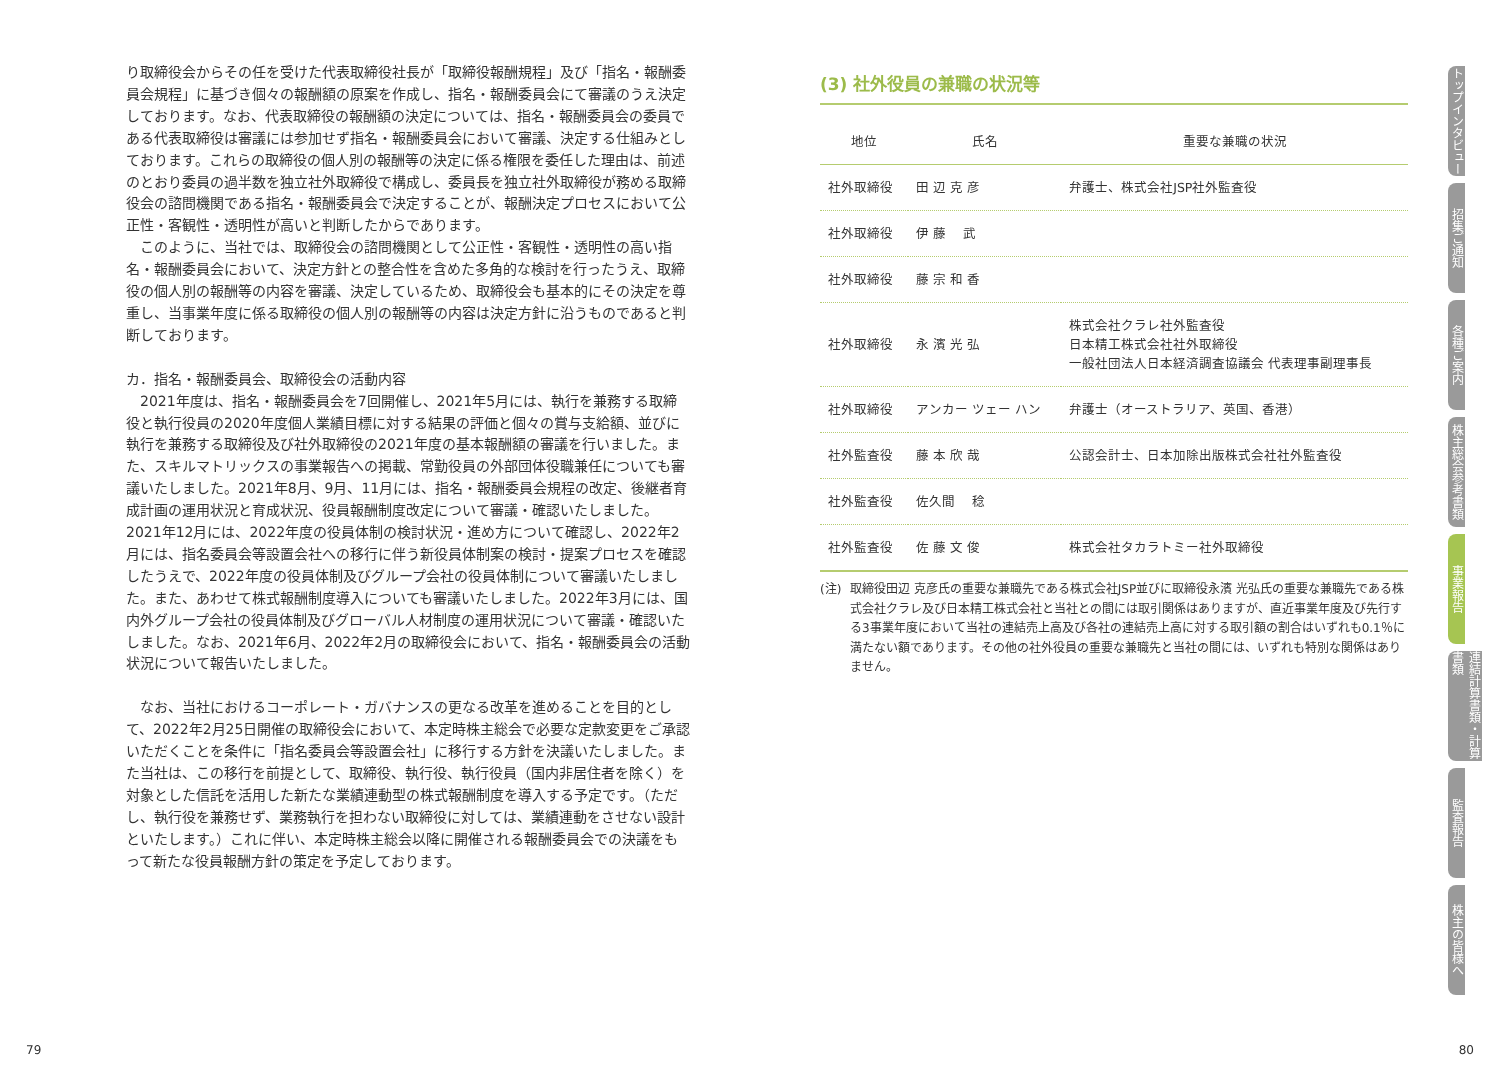り取締役会からその任を受けた代表取締役社長が「取締役報酬規程」及び「指名・報酬委員会規程」に基づき個々の報酬額の原案を作成し、指名・報酬委員会にて審議のうえ決定しております。なお、代表取締役の報酬額の決定については、指名・報酬委員会の委員である代表取締役は審議には参加せず指名・報酬委員会において審議、決定する仕組みとしております。これらの取締役の個人別の報酬等の決定に係る権限を委任した理由は、前述のとおり委員の過半数を独立社外取締役で構成し、委員長を独立社外取締役が務める取締役会の諮問機関である指名・報酬委員会で決定することが、報酬決定プロセスにおいて公正性・客観性・透明性が高いと判断したからであります。
　このように、当社では、取締役会の諮問機関として公正性・客観性・透明性の高い指名・報酬委員会において、決定方針との整合性を含めた多角的な検討を行ったうえ、取締役の個人別の報酬等の内容を審議、決定しているため、取締役会も基本的にその決定を尊重し、当事業年度に係る取締役の個人別の報酬等の内容は決定方針に沿うものであると判断しております。
カ．指名・報酬委員会、取締役会の活動内容
　2021年度は、指名・報酬委員会を7回開催し、2021年5月には、執行を兼務する取締役と執行役員の2020年度個人業績目標に対する結果の評価と個々の賞与支給額、並びに執行を兼務する取締役及び社外取締役の2021年度の基本報酬額の審議を行いました。また、スキルマトリックスの事業報告への掲載、常勤役員の外部団体役職兼任についても審議いたしました。2021年8月、9月、11月には、指名・報酬委員会規程の改定、後継者育成計画の運用状況と育成状況、役員報酬制度改定について審議・確認いたしました。2021年12月には、2022年度の役員体制の検討状況・進め方について確認し、2022年2月には、指名委員会等設置会社への移行に伴う新役員体制案の検討・提案プロセスを確認したうえで、2022年度の役員体制及びグループ会社の役員体制について審議いたしました。また、あわせて株式報酬制度導入についても審議いたしました。2022年3月には、国内外グループ会社の役員体制及びグローバル人材制度の運用状況について審議・確認いたしました。なお、2021年6月、2022年2月の取締役会において、指名・報酬委員会の活動状況について報告いたしました。
　なお、当社におけるコーポレート・ガバナンスの更なる改革を進めることを目的として、2022年2月25日開催の取締役会において、本定時株主総会で必要な定款変更をご承認いただくことを条件に「指名委員会等設置会社」に移行する方針を決議いたしました。また当社は、この移行を前提として、取締役、執行役、執行役員（国内非居住者を除く）を対象とした信託を活用した新たな業績連動型の株式報酬制度を導入する予定です。（ただし、執行役を兼務せず、業務執行を担わない取締役に対しては、業績連動をさせない設計といたします。）これに伴い、本定時株主総会以降に開催される報酬委員会での決議をもって新たな役員報酬方針の策定を予定しております。
(3) 社外役員の兼職の状況等
| 地位 | 氏名 | 重要な兼職の状況 |
| --- | --- | --- |
| 社外取締役 | 田 辺 克 彦 | 弁護士、株式会社JSP社外監査役 |
| 社外取締役 | 伊 藤 武 | |
| 社外取締役 | 藤 宗 和 香 | |
| 社外取締役 | 永 濱 光 弘 | 株式会社クラレ社外監査役 日本精工株式会社社外取締役 一般社団法人日本経済調査協議会 代表理事副理事長 |
| 社外取締役 | アンカー ツェー ハン | 弁護士（オーストラリア、英国、香港） |
| 社外監査役 | 藤 本 欣 哉 | 公認会計士、日本加除出版株式会社社外監査役 |
| 社外監査役 | 佐久間 稔 | |
| 社外監査役 | 佐 藤 文 俊 | 株式会社タカラトミー社外取締役 |
(注) 取締役田辺 克彦氏の重要な兼職先である株式会社JSP並びに取締役永濱 光弘氏の重要な兼職先である株式会社クラレ及び日本精工株式会社と当社との間には取引関係はありますが、直近事業年度及び先行する3事業年度において当社の連結売上高及び各社の連結売上高に対する取引額の割合はいずれも0.1％に満たない額であります。その他の社外役員の重要な兼職先と当社の間には、いずれも特別な関係はありません。
トップインタビュー
招集ご通知
各種ご案内
株主総会参考書類
事業報告
連結計算書類・計算書類
監査報告
株主の皆様へ
79 80